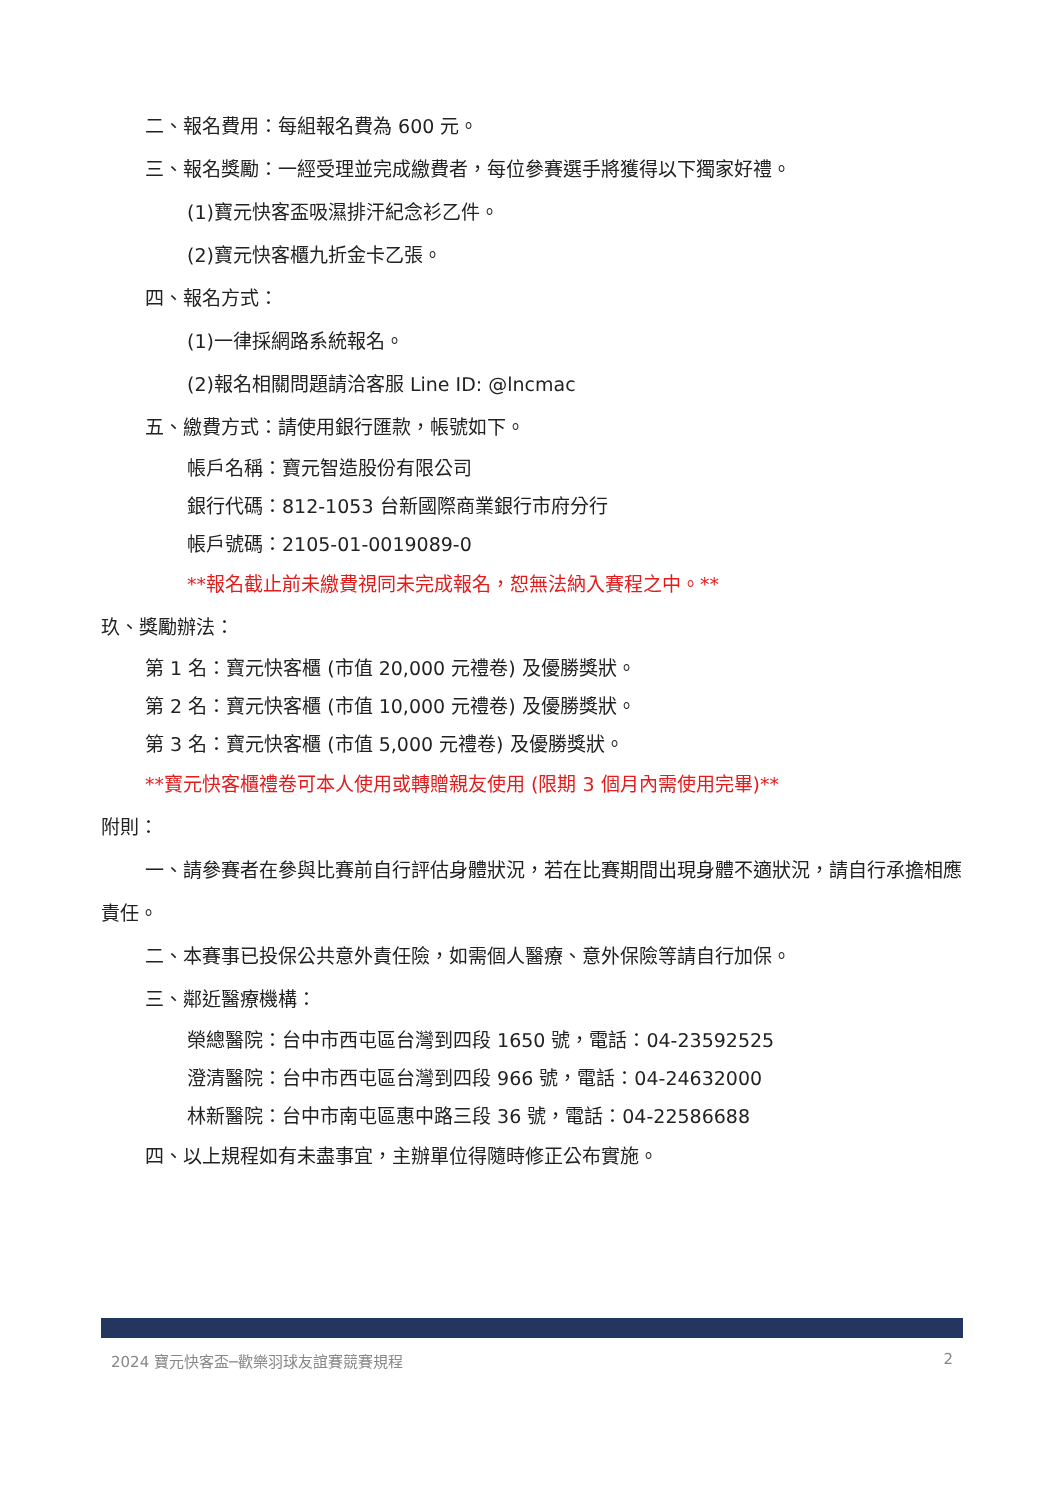二、報名費用：每組報名費為 600 元。
三、報名獎勵：一經受理並完成繳費者，每位參賽選手將獲得以下獨家好禮。
(1)寶元快客盃吸濕排汗紀念衫乙件。
(2)寶元快客櫃九折金卡乙張。
四、報名方式：
(1)一律採網路系統報名。
(2)報名相關問題請洽客服 Line ID: @lncmac
五、繳費方式：請使用銀行匯款，帳號如下。
帳戶名稱：寶元智造股份有限公司
銀行代碼：812-1053 台新國際商業銀行市府分行
帳戶號碼：2105-01-0019089-0
**報名截止前未繳費視同未完成報名，恕無法納入賽程之中。**
玖、獎勵辦法：
第 1 名：寶元快客櫃 (市值 20,000 元禮卷) 及優勝獎狀。
第 2 名：寶元快客櫃 (市值 10,000 元禮卷) 及優勝獎狀。
第 3 名：寶元快客櫃 (市值 5,000 元禮卷) 及優勝獎狀。
**寶元快客櫃禮卷可本人使用或轉贈親友使用 (限期 3 個月內需使用完畢)**
附則：
一、請參賽者在參與比賽前自行評估身體狀況，若在比賽期間出現身體不適狀況，請自行承擔相應責任。
二、本賽事已投保公共意外責任險，如需個人醫療、意外保險等請自行加保。
三、鄰近醫療機構：
榮總醫院：台中市西屯區台灣到四段 1650 號，電話：04-23592525
澄清醫院：台中市西屯區台灣到四段 966 號，電話：04-24632000
林新醫院：台中市南屯區惠中路三段 36 號，電話：04-22586688
四、以上規程如有未盡事宜，主辦單位得隨時修正公布實施。
2024 寶元快客盃─歡樂羽球友誼賽競賽規程 2